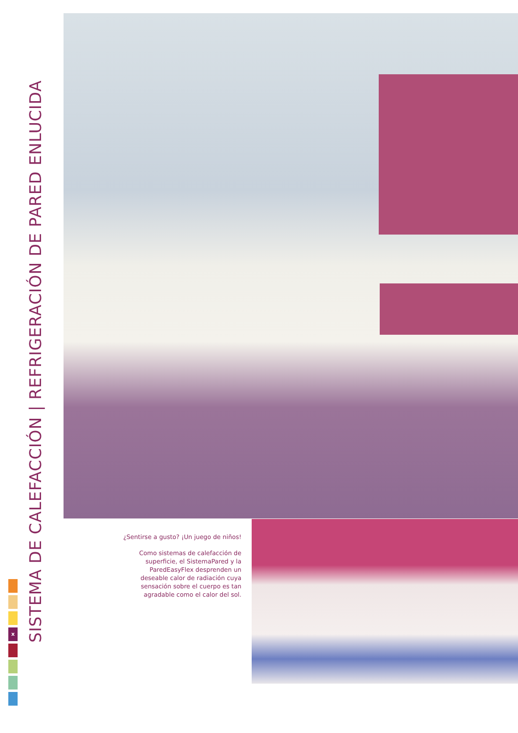SISTEMA DE CALEFACCIÓN | REFRIGERACIÓN DE PARED ENLUCIDA
¿Sentirse a gusto? ¡Un juego de niños!
Como sistemas de calefacción de superficie, el SistemaPared y la ParedEasyFlex desprenden un deseable calor de radiación cuya sensación sobre el cuerpo es tan agradable como el calor del sol.
x